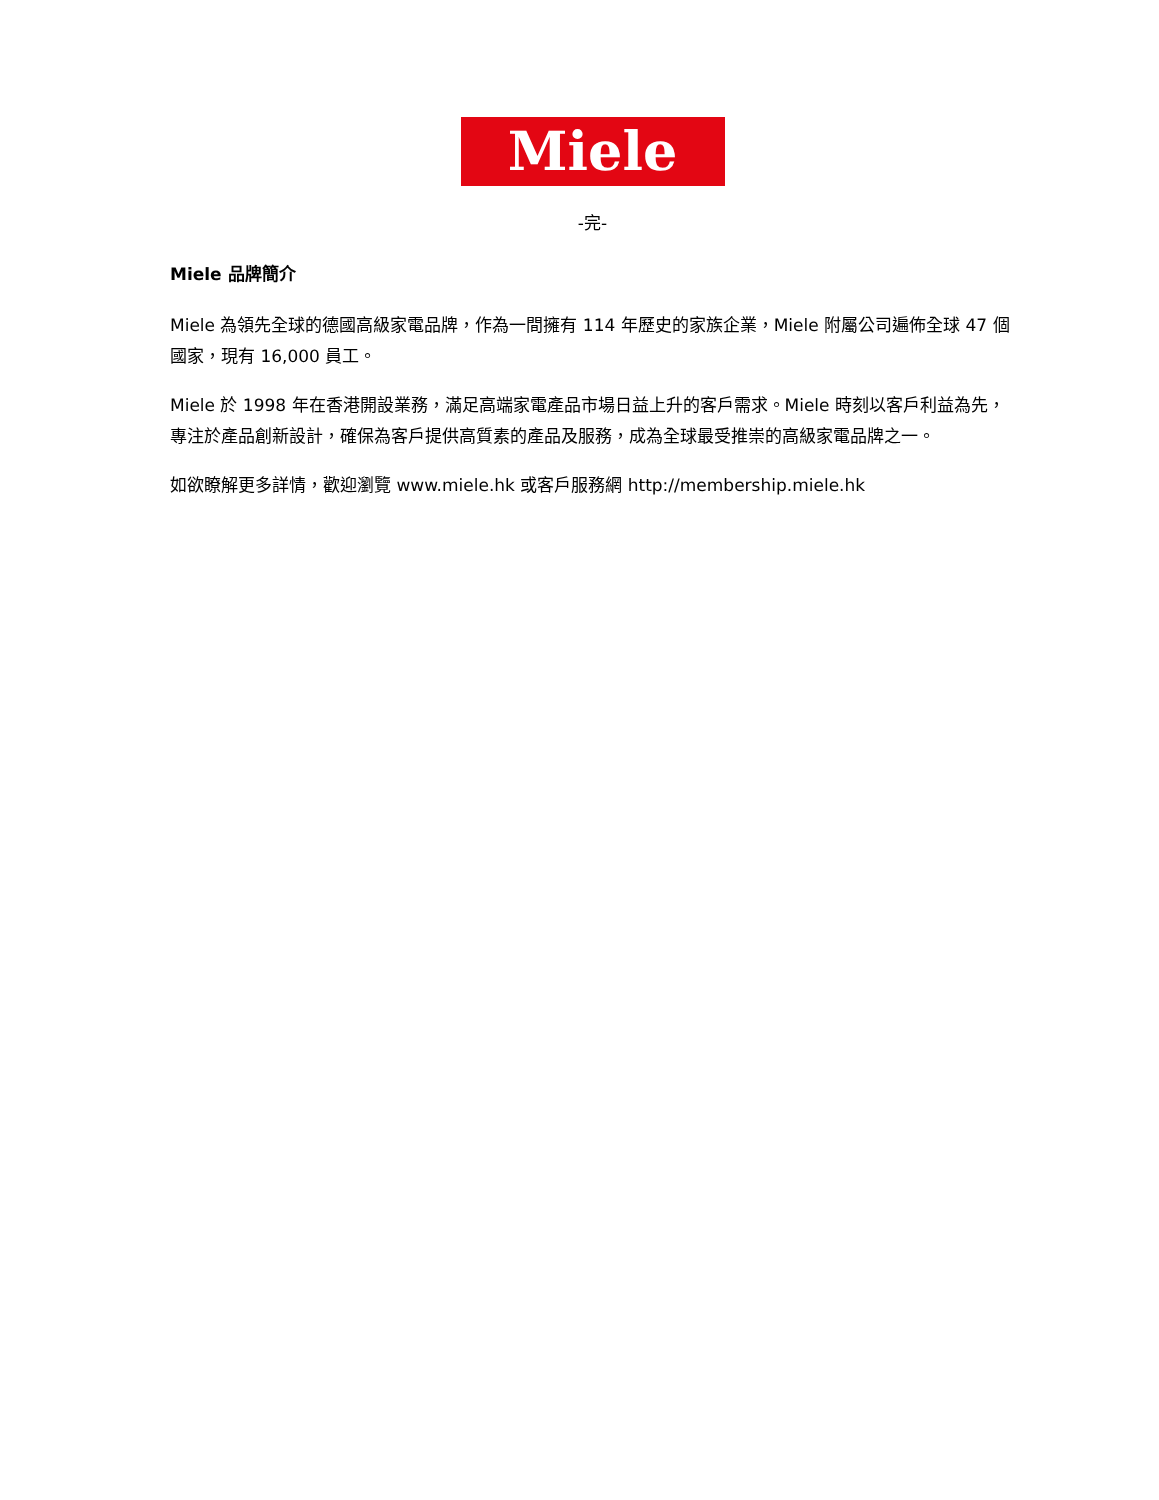Miele
-完-
Miele 品牌簡介
Miele 為領先全球的德國高級家電品牌，作為一間擁有 114 年歷史的家族企業，Miele 附屬公司遍佈全球 47 個國家，現有 16,000 員工。
Miele 於 1998 年在香港開設業務，滿足高端家電產品市場日益上升的客戶需求。Miele 時刻以客戶利益為先，專注於產品創新設計，確保為客戶提供高質素的產品及服務，成為全球最受推崇的高級家電品牌之一。
如欲瞭解更多詳情，歡迎瀏覽 www.miele.hk 或客戶服務網 http://membership.miele.hk